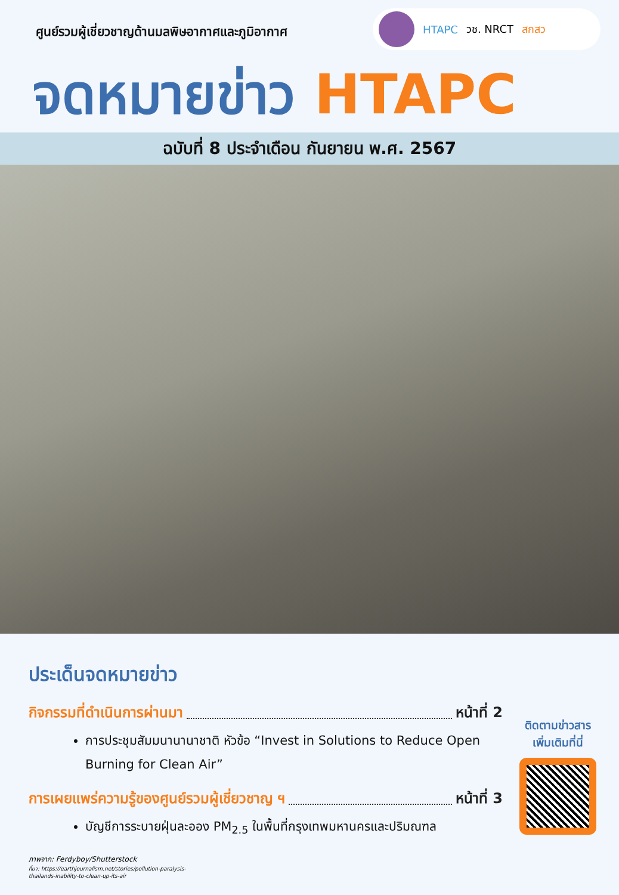ศูนย์รวมผู้เชี่ยวชาญด้านมลพิษอากาศและภูมิอากาศ
HTAPC วช. NRCT สกสว
จดหมายข่าว HTAPC
ฉบับที่ 8 ประจำเดือน กันยายน พ.ศ. 2567
ประเด็นจดหมายข่าว
กิจกรรมที่ดำเนินการผ่านมา หน้าที่ 2
การประชุมสัมมนานานาชาติ หัวข้อ “Invest in Solutions to Reduce Open Burning for Clean Air”
การเผยแพร่ความรู้ของศูนย์รวมผู้เชี่ยวชาญ ฯ หน้าที่ 3
บัญชีการระบายฝุ่นละออง PM<sub>2.5</sub> ในพื้นที่กรุงเทพมหานครและปริมณฑล
ภาพจาก: Ferdyboy/Shutterstock
ที่มา: https://earthjournalism.net/stories/pollution-paralysis-thailands-inability-to-clean-up-its-air
ติดตามข่าวสาร
เพิ่มเติมที่นี่